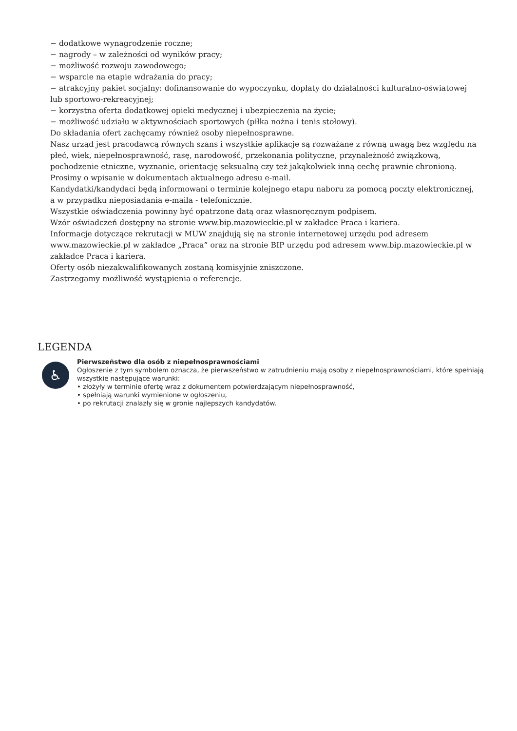− dodatkowe wynagrodzenie roczne;
− nagrody – w zależności od wyników pracy;
− możliwość rozwoju zawodowego;
− wsparcie na etapie wdrażania do pracy;
− atrakcyjny pakiet socjalny: dofinansowanie do wypoczynku, dopłaty do działalności kulturalno-oświatowej lub sportowo-rekreacyjnej;
− korzystna oferta dodatkowej opieki medycznej i ubezpieczenia na życie;
− możliwość udziału w aktywnościach sportowych (piłka nożna i tenis stołowy).
Do składania ofert zachęcamy również osoby niepełnosprawne.
Nasz urząd jest pracodawcą równych szans i wszystkie aplikacje są rozważane z równą uwagą bez względu na płeć, wiek, niepełnosprawność, rasę, narodowość, przekonania polityczne, przynależność związkową, pochodzenie etniczne, wyznanie, orientację seksualną czy też jakąkolwiek inną cechę prawnie chronioną.
Prosimy o wpisanie w dokumentach aktualnego adresu e-mail.
Kandydatki/kandydaci będą informowani o terminie kolejnego etapu naboru za pomocą poczty elektronicznej, a w przypadku nieposiadania e-maila - telefonicznie.
Wszystkie oświadczenia powinny być opatrzone datą oraz własnoręcznym podpisem.
Wzór oświadczeń dostępny na stronie www.bip.mazowieckie.pl w zakładce Praca i kariera.
Informacje dotyczące rekrutacji w MUW znajdują się na stronie internetowej urzędu pod adresem www.mazowieckie.pl w zakładce „Praca” oraz na stronie BIP urzędu pod adresem www.bip.mazowieckie.pl w zakładce Praca i kariera.
Oferty osób niezakwalifikowanych zostaną komisyjnie zniszczone.
Zastrzegamy możliwość wystąpienia o referencje.
LEGENDA
♿
Pierwszeństwo dla osób z niepełnosprawnościami
Ogłoszenie z tym symbolem oznacza, że pierwszeństwo w zatrudnieniu mają osoby z niepełnosprawnościami, które spełniają wszystkie następujące warunki:
• złożyły w terminie ofertę wraz z dokumentem potwierdzającym niepełnosprawność,
• spełniają warunki wymienione w ogłoszeniu,
• po rekrutacji znalazły się w gronie najlepszych kandydatów.